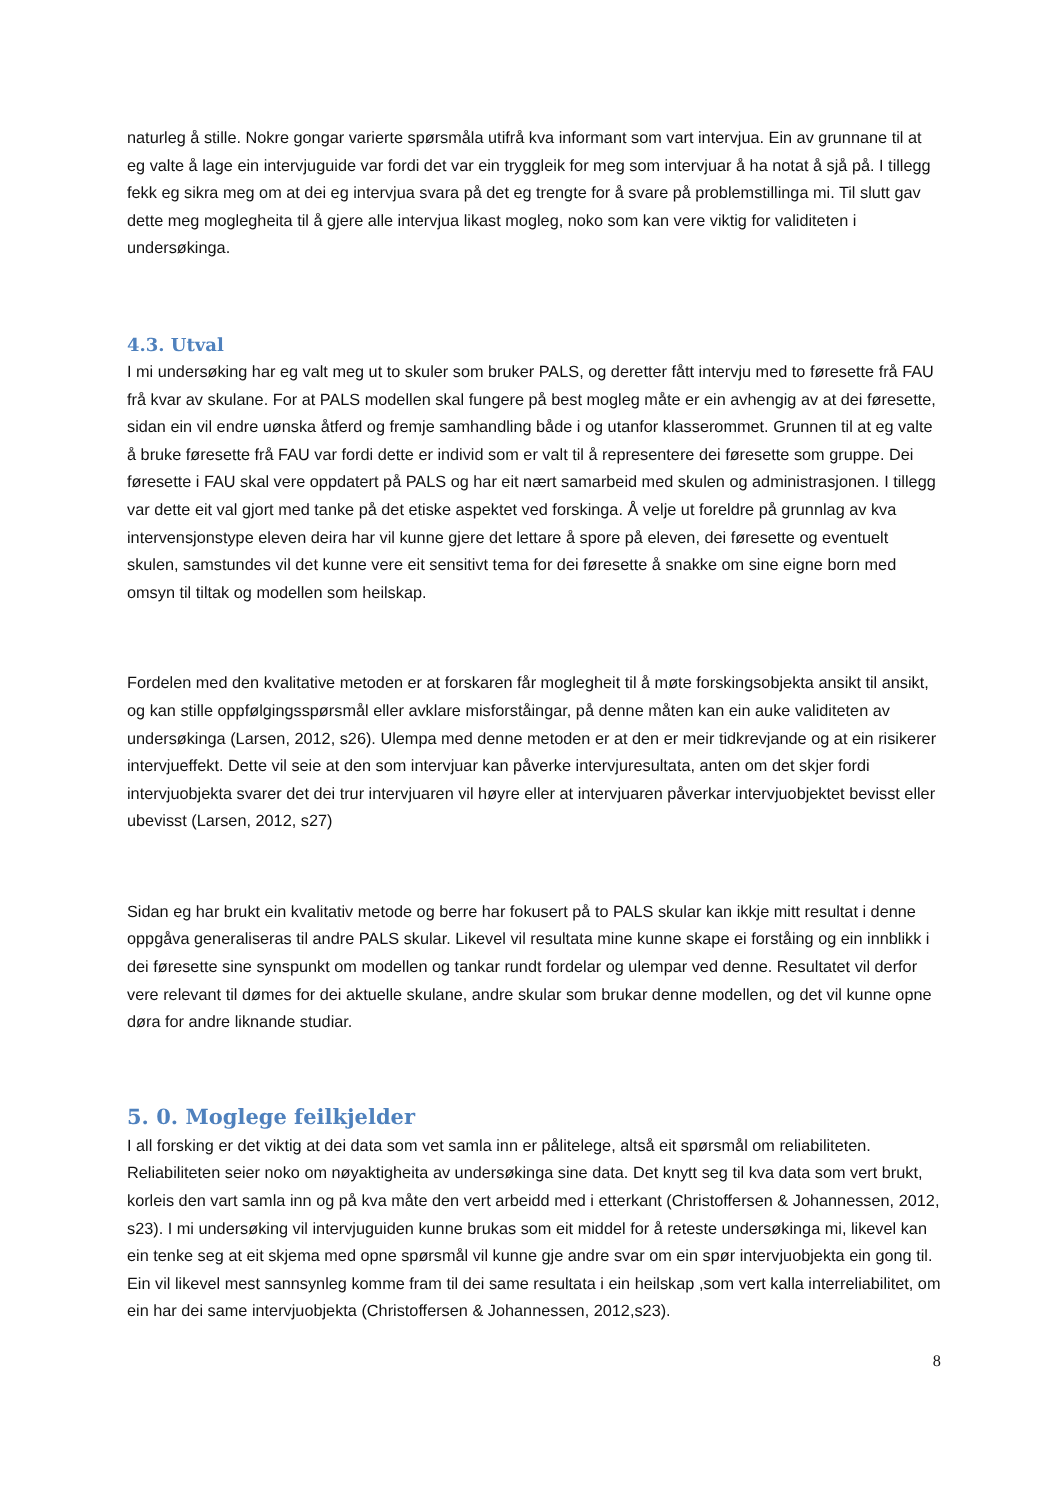naturleg å stille. Nokre gongar varierte spørsmåla utifrå kva informant som vart intervjua. Ein av grunnane til at eg valte å lage ein intervjuguide var fordi det var ein tryggleik for meg som intervjuar å ha notat å sjå på. I tillegg fekk eg sikra meg om at dei eg intervjua svara på det eg trengte for å svare på problemstillinga mi. Til slutt gav dette meg moglegheita til å gjere alle intervjua likast mogleg, noko som kan vere viktig for validiteten i undersøkinga.
4.3. Utval
I mi undersøking har eg valt meg ut to skuler som bruker PALS, og deretter fått intervju med to føresette frå FAU frå kvar av skulane. For at PALS modellen skal fungere på best mogleg måte er ein avhengig av at dei føresette, sidan ein vil endre uønska åtferd og fremje samhandling både i og utanfor klasserommet. Grunnen til at eg valte å bruke føresette frå FAU var fordi dette er individ som er valt til å representere dei føresette som gruppe. Dei føresette i FAU skal vere oppdatert på PALS og har eit nært samarbeid med skulen og administrasjonen. I tillegg var dette eit val gjort med tanke på det etiske aspektet ved forskinga. Å velje ut foreldre på grunnlag av kva intervensjonstype eleven deira har vil kunne gjere det lettare å spore på eleven, dei føresette og eventuelt skulen, samstundes vil det kunne vere eit sensitivt tema for dei føresette å snakke om sine eigne born med omsyn til tiltak og modellen som heilskap.
Fordelen med den kvalitative metoden er at forskaren får moglegheit til å møte forskingsobjekta ansikt til ansikt, og kan stille oppfølgingsspørsmål eller avklare misforståingar, på denne måten kan ein auke validiteten av undersøkinga (Larsen, 2012, s26). Ulempa med denne metoden er at den er meir tidkrevjande og at ein risikerer intervjueffekt. Dette vil seie at den som intervjuar kan påverke intervjuresultata, anten om det skjer fordi intervjuobjekta svarer det dei trur intervjuaren vil høyre eller at intervjuaren påverkar intervjuobjektet bevisst eller ubevisst (Larsen, 2012, s27)
Sidan eg har brukt ein kvalitativ metode og berre har fokusert på to PALS skular kan ikkje mitt resultat i denne oppgåva generaliseras til andre PALS skular. Likevel vil resultata mine kunne skape ei forståing og ein innblikk i dei føresette sine synspunkt om modellen og tankar rundt fordelar og ulempar ved denne. Resultatet vil derfor vere relevant til dømes for dei aktuelle skulane, andre skular som brukar denne modellen, og det vil kunne opne døra for andre liknande studiar.
5. 0. Moglege feilkjelder
I all forsking er det viktig at dei data som vet samla inn er pålitelege, altså eit spørsmål om reliabiliteten. Reliabiliteten seier noko om nøyaktigheita av undersøkinga sine data. Det knytt seg til kva data som vert brukt, korleis den vart samla inn og på kva måte den vert arbeidd med i etterkant (Christoffersen & Johannessen, 2012, s23). I mi undersøking vil intervjuguiden kunne brukas som eit middel for å reteste undersøkinga mi, likevel kan ein tenke seg at eit skjema med opne spørsmål vil kunne gje andre svar om ein spør intervjuobjekta ein gong til. Ein vil likevel mest sannsynleg komme fram til dei same resultata i ein heilskap ,som vert kalla interreliabilitet, om ein har dei same intervjuobjekta (Christoffersen & Johannessen, 2012,s23).
8